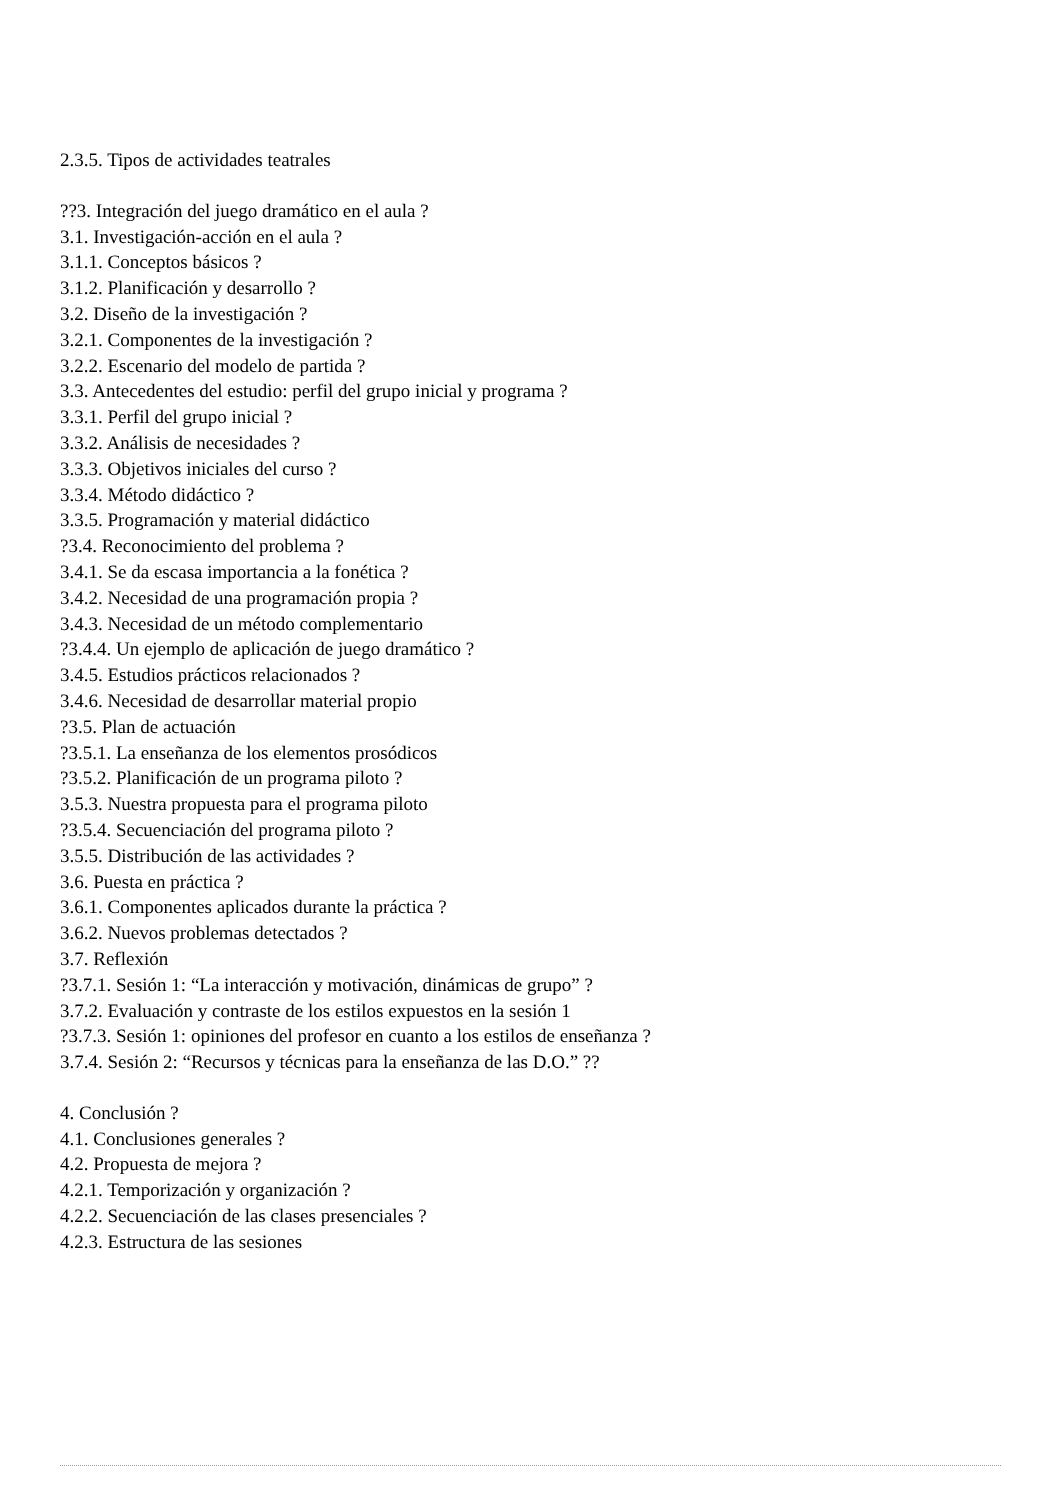2.3.5. Tipos de actividades teatrales
??3. Integración del juego dramático en el aula ?
3.1. Investigación-acción en el aula ?
3.1.1. Conceptos básicos ?
3.1.2. Planificación y desarrollo ?
3.2. Diseño de la investigación ?
3.2.1. Componentes de la investigación ?
3.2.2. Escenario del modelo de partida ?
3.3. Antecedentes del estudio: perfil del grupo inicial y programa ?
3.3.1. Perfil del grupo inicial ?
3.3.2. Análisis de necesidades ?
3.3.3. Objetivos iniciales del curso ?
3.3.4. Método didáctico ?
3.3.5. Programación y material didáctico
?3.4. Reconocimiento del problema ?
3.4.1. Se da escasa importancia a la fonética ?
3.4.2. Necesidad de una programación propia ?
3.4.3. Necesidad de un método complementario
?3.4.4. Un ejemplo de aplicación de juego dramático ?
3.4.5. Estudios prácticos relacionados ?
3.4.6. Necesidad de desarrollar material propio
?3.5. Plan de actuación
?3.5.1. La enseñanza de los elementos prosódicos
?3.5.2. Planificación de un programa piloto ?
3.5.3. Nuestra propuesta para el programa piloto
?3.5.4. Secuenciación del programa piloto ?
3.5.5. Distribución de las actividades ?
3.6. Puesta en práctica ?
3.6.1. Componentes aplicados durante la práctica ?
3.6.2. Nuevos problemas detectados ?
3.7. Reflexión
?3.7.1. Sesión 1: “La interacción y motivación, dinámicas de grupo” ?
3.7.2. Evaluación y contraste de los estilos expuestos en la sesión 1
?3.7.3. Sesión 1: opiniones del profesor en cuanto a los estilos de enseñanza ?
3.7.4. Sesión 2: “Recursos y técnicas para la enseñanza de las D.O.” ??
4. Conclusión ?
4.1. Conclusiones generales ?
4.2. Propuesta de mejora ?
4.2.1. Temporización y organización ?
4.2.2. Secuenciación de las clases presenciales ?
4.2.3. Estructura de las sesiones